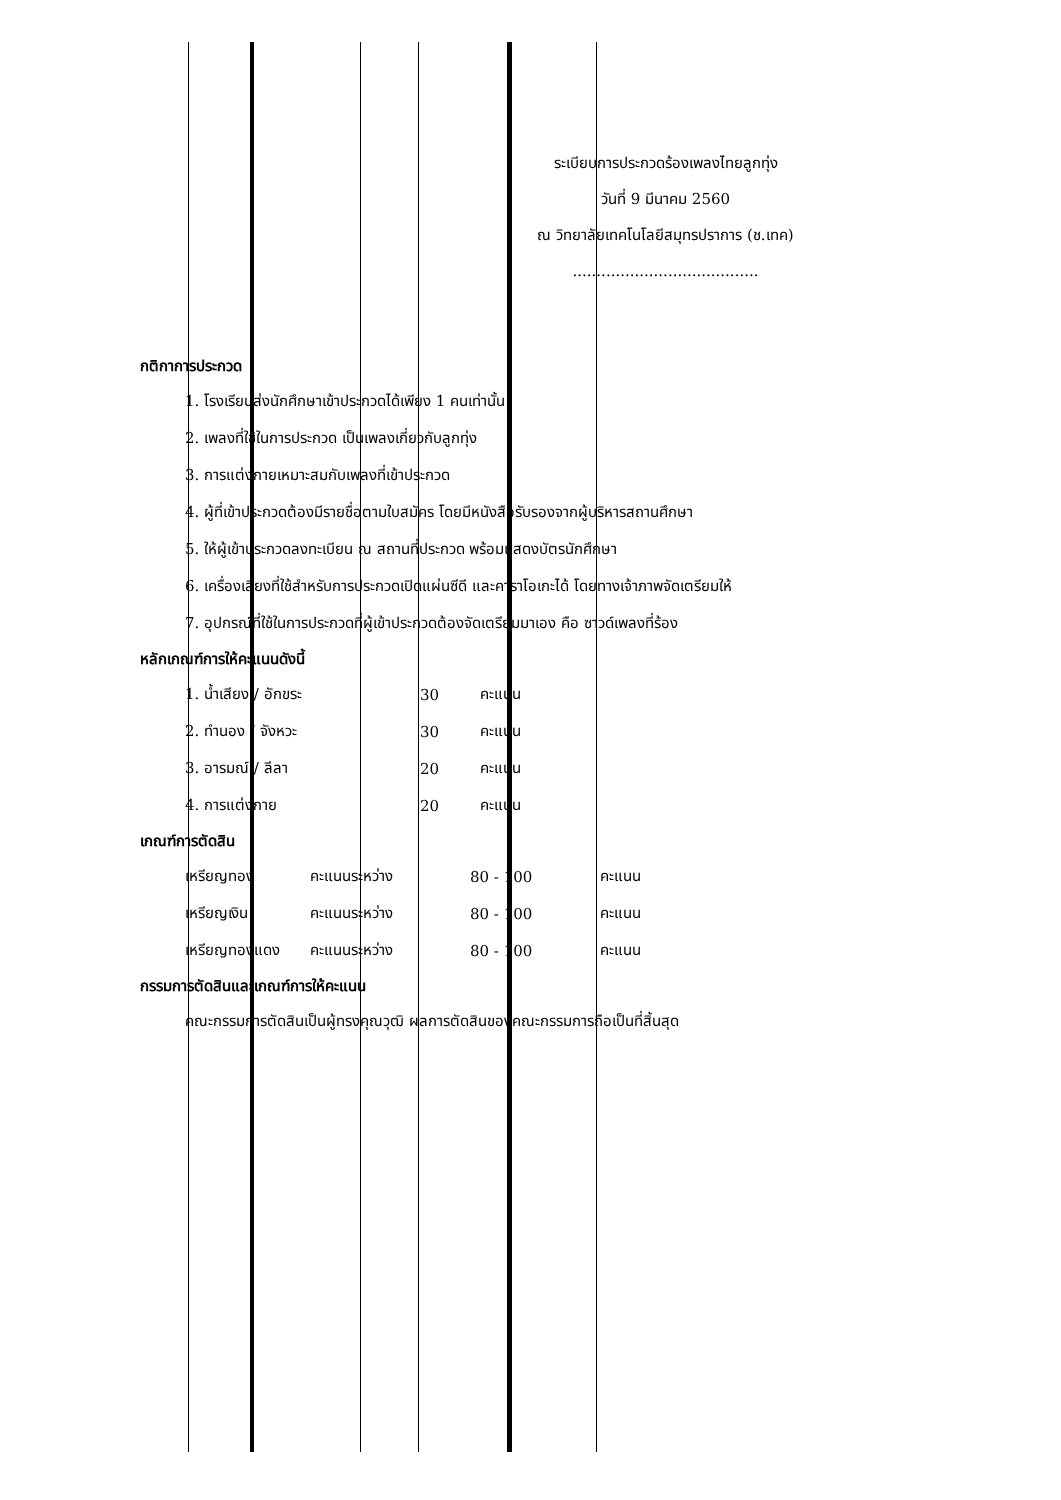ระเบียบการประกวดร้องเพลงไทยลูกทุ่ง
วันที่ 9 มีนาคม 2560
ณ วิทยาลัยเทคโนโลยีสมุทรปราการ (ช.เทค)
.......................................
กติกาการประกวด
1. โรงเรียนส่งนักศึกษาเข้าประกวดได้เพียง 1 คนเท่านั้น
2. เพลงที่ใช้ในการประกวด เป็นเพลงเกี่ยวกับลูกทุ่ง
3. การแต่งกายเหมาะสมกับเพลงที่เข้าประกวด
4. ผู้ที่เข้าประกวดต้องมีรายชื่อตามใบสมัคร โดยมีหนังสือรับรองจากผู้บริหารสถานศึกษา
5. ให้ผู้เข้าประกวดลงทะเบียน ณ สถานที่ประกวด พร้อมแสดงบัตรนักศึกษา
6. เครื่องเสียงที่ใช้สำหรับการประกวดเปิดแผ่นซีดี และคาราโอเกะได้ โดยทางเจ้าภาพจัดเตรียมให้
7. อุปกรณ์ที่ใช้ในการประกวดที่ผู้เข้าประกวดต้องจัดเตรียมมาเอง คือ ซาวด์เพลงที่ร้อง
หลักเกณฑ์การให้คะแนนดังนี้
| 1. น้ำเสียง / อักขระ | 30 | คะแนน |
| 2. ทำนอง / จังหวะ | 30 | คะแนน |
| 3. อารมณ์ / ลีลา | 20 | คะแนน |
| 4. การแต่งกาย | 20 | คะแนน |
เกณฑ์การตัดสิน
| เหรียญทอง | คะแนนระหว่าง | 80 - 100 | คะแนน |
| เหรียญเงิน | คะแนนระหว่าง | 80 - 100 | คะแนน |
| เหรียญทองแดง | คะแนนระหว่าง | 80 - 100 | คะแนน |
กรรมการตัดสินและเกณฑ์การให้คะแนน
คณะกรรมการตัดสินเป็นผู้ทรงคุณวุฒิ ผลการตัดสินของคณะกรรมการถือเป็นที่สิ้นสุด